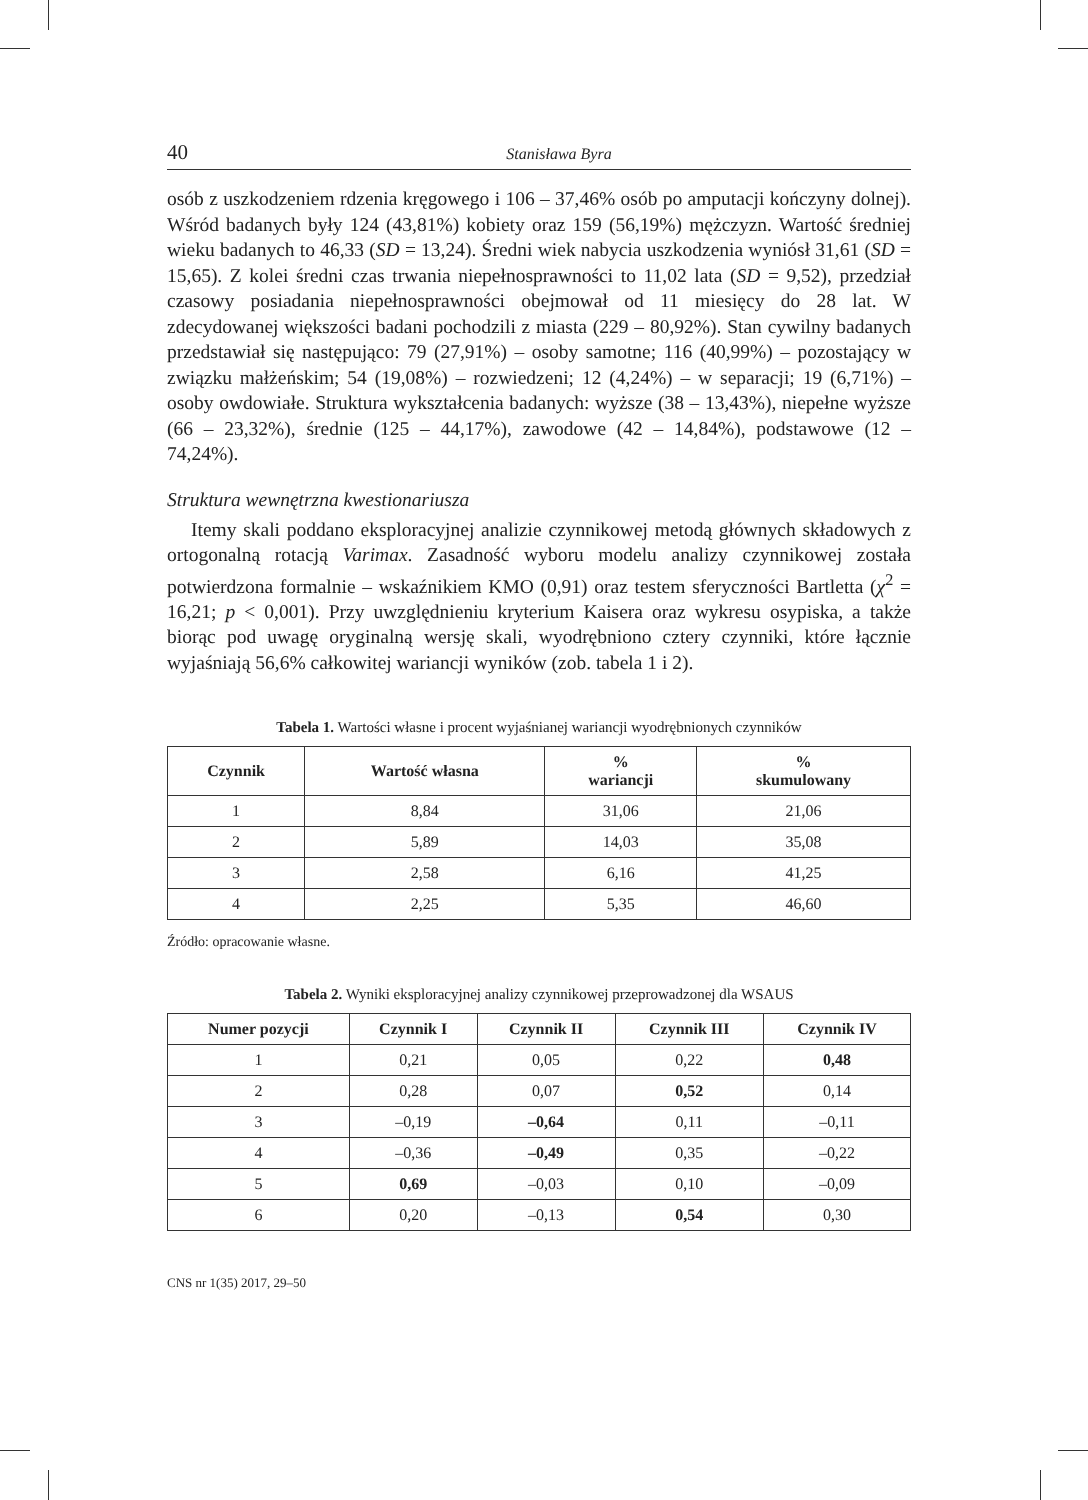40 Stanisława Byra
osób z uszkodzeniem rdzenia kręgowego i 106 – 37,46% osób po amputacji kończyny dolnej). Wśród badanych były 124 (43,81%) kobiety oraz 159 (56,19%) mężczyzn. Wartość średniej wieku badanych to 46,33 (SD = 13,24). Średni wiek nabycia uszkodzenia wyniósł 31,61 (SD = 15,65). Z kolei średni czas trwania niepełnosprawności to 11,02 lata (SD = 9,52), przedział czasowy posiadania niepełnosprawności obejmował od 11 miesięcy do 28 lat. W zdecydowanej większości badani pochodzili z miasta (229 – 80,92%). Stan cywilny badanych przedstawiał się następująco: 79 (27,91%) – osoby samotne; 116 (40,99%) – pozostający w związku małżeńskim; 54 (19,08%) – rozwiedzeni; 12 (4,24%) – w separacji; 19 (6,71%) – osoby owdowiałe. Struktura wykształcenia badanych: wyższe (38 – 13,43%), niepełne wyższe (66 – 23,32%), średnie (125 – 44,17%), zawodowe (42 – 14,84%), podstawowe (12 – 74,24%).
Struktura wewnętrzna kwestionariusza
Itemy skali poddano eksploracyjnej analizie czynnikowej metodą głównych składowych z ortogonalną rotacją Varimax. Zasadność wyboru modelu analizy czynnikowej została potwierdzona formalnie – wskaźnikiem KMO (0,91) oraz testem sferyczności Bartletta (χ<sup>2</sup> = 16,21; p < 0,001). Przy uwzględnieniu kryterium Kaisera oraz wykresu osypiska, a także biorąc pod uwagę oryginalną wersję skali, wyodrębniono cztery czynniki, które łącznie wyjaśniają 56,6% całkowitej wariancji wyników (zob. tabela 1 i 2).
Tabela 1. Wartości własne i procent wyjaśnianej wariancji wyodrębnionych czynników
| Czynnik | Wartość własna | % wariancji | % skumulowany |
| --- | --- | --- | --- |
| 1 | 8,84 | 31,06 | 21,06 |
| 2 | 5,89 | 14,03 | 35,08 |
| 3 | 2,58 | 6,16 | 41,25 |
| 4 | 2,25 | 5,35 | 46,60 |
Źródło: opracowanie własne.
Tabela 2. Wyniki eksploracyjnej analizy czynnikowej przeprowadzonej dla WSAUS
| Numer pozycji | Czynnik I | Czynnik II | Czynnik III | Czynnik IV |
| --- | --- | --- | --- | --- |
| 1 | 0,21 | 0,05 | 0,22 | 0,48 |
| 2 | 0,28 | 0,07 | 0,52 | 0,14 |
| 3 | –0,19 | –0,64 | 0,11 | –0,11 |
| 4 | –0,36 | –0,49 | 0,35 | –0,22 |
| 5 | 0,69 | –0,03 | 0,10 | –0,09 |
| 6 | 0,20 | –0,13 | 0,54 | 0,30 |
CNS nr 1(35) 2017, 29–50